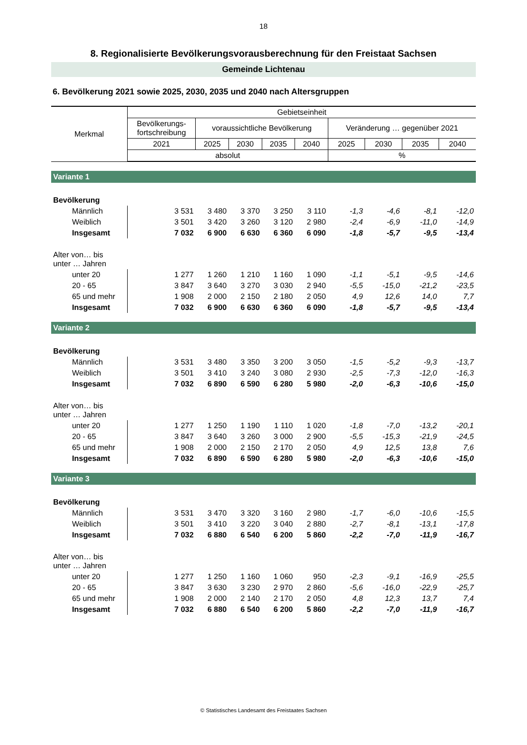18
8. Regionalisierte Bevölkerungsvorausberechnung für den Freistaat Sachsen
Gemeinde Lichtenau
6. Bevölkerung 2021 sowie 2025, 2030, 2035 und 2040 nach Altersgruppen
| Merkmal | Gebietseinheit | | | | | | | | |
| --- | --- | --- | --- | --- | --- | --- | --- | --- | --- |
| | Bevölkerungs- fortschreibung | voraussichtliche Bevölkerung | | | | Veränderung … gegenüber 2021 | | | |
| | 2021 | 2025 | 2030 | 2035 | 2040 | 2025 | 2030 | 2035 | 2040 |
| | absolut | | | | | % | | | |
| Variante 1 | | | | | | | | | |
| Bevölkerung | | | | | | | | | |
| Männlich | 3 531 | 3 480 | 3 370 | 3 250 | 3 110 | -1,3 | -4,6 | -8,1 | -12,0 |
| Weiblich | 3 501 | 3 420 | 3 260 | 3 120 | 2 980 | -2,4 | -6,9 | -11,0 | -14,9 |
| Insgesamt | 7 032 | 6 900 | 6 630 | 6 360 | 6 090 | -1,8 | -5,7 | -9,5 | -13,4 |
| Alter von… bis unter … Jahren | | | | | | | | | |
| unter 20 | 1 277 | 1 260 | 1 210 | 1 160 | 1 090 | -1,1 | -5,1 | -9,5 | -14,6 |
| 20 - 65 | 3 847 | 3 640 | 3 270 | 3 030 | 2 940 | -5,5 | -15,0 | -21,2 | -23,5 |
| 65 und mehr | 1 908 | 2 000 | 2 150 | 2 180 | 2 050 | 4,9 | 12,6 | 14,0 | 7,7 |
| Insgesamt | 7 032 | 6 900 | 6 630 | 6 360 | 6 090 | -1,8 | -5,7 | -9,5 | -13,4 |
| Variante 2 | | | | | | | | | |
| Bevölkerung | | | | | | | | | |
| Männlich | 3 531 | 3 480 | 3 350 | 3 200 | 3 050 | -1,5 | -5,2 | -9,3 | -13,7 |
| Weiblich | 3 501 | 3 410 | 3 240 | 3 080 | 2 930 | -2,5 | -7,3 | -12,0 | -16,3 |
| Insgesamt | 7 032 | 6 890 | 6 590 | 6 280 | 5 980 | -2,0 | -6,3 | -10,6 | -15,0 |
| Alter von… bis unter … Jahren | | | | | | | | | |
| unter 20 | 1 277 | 1 250 | 1 190 | 1 110 | 1 020 | -1,8 | -7,0 | -13,2 | -20,1 |
| 20 - 65 | 3 847 | 3 640 | 3 260 | 3 000 | 2 900 | -5,5 | -15,3 | -21,9 | -24,5 |
| 65 und mehr | 1 908 | 2 000 | 2 150 | 2 170 | 2 050 | 4,9 | 12,5 | 13,8 | 7,6 |
| Insgesamt | 7 032 | 6 890 | 6 590 | 6 280 | 5 980 | -2,0 | -6,3 | -10,6 | -15,0 |
| Variante 3 | | | | | | | | | |
| Bevölkerung | | | | | | | | | |
| Männlich | 3 531 | 3 470 | 3 320 | 3 160 | 2 980 | -1,7 | -6,0 | -10,6 | -15,5 |
| Weiblich | 3 501 | 3 410 | 3 220 | 3 040 | 2 880 | -2,7 | -8,1 | -13,1 | -17,8 |
| Insgesamt | 7 032 | 6 880 | 6 540 | 6 200 | 5 860 | -2,2 | -7,0 | -11,9 | -16,7 |
| Alter von… bis unter … Jahren | | | | | | | | | |
| unter 20 | 1 277 | 1 250 | 1 160 | 1 060 | 950 | -2,3 | -9,1 | -16,9 | -25,5 |
| 20 - 65 | 3 847 | 3 630 | 3 230 | 2 970 | 2 860 | -5,6 | -16,0 | -22,9 | -25,7 |
| 65 und mehr | 1 908 | 2 000 | 2 140 | 2 170 | 2 050 | 4,8 | 12,3 | 13,7 | 7,4 |
| Insgesamt | 7 032 | 6 880 | 6 540 | 6 200 | 5 860 | -2,2 | -7,0 | -11,9 | -16,7 |
© Statistisches Landesamt des Freistaates Sachsen